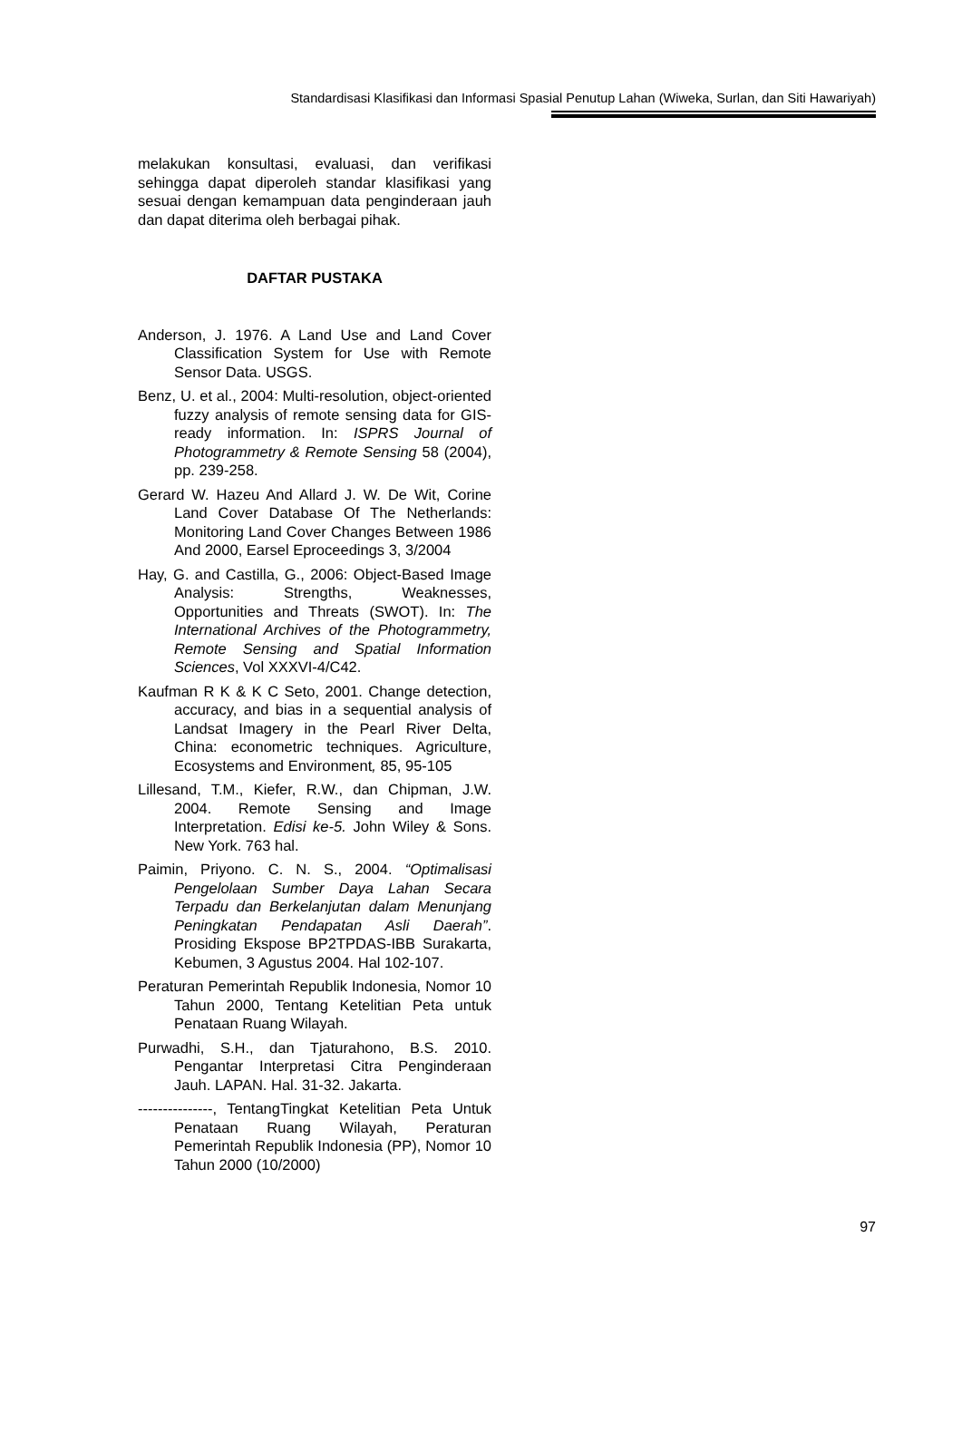Standardisasi Klasifikasi dan Informasi Spasial Penutup Lahan (Wiweka, Surlan, dan Siti Hawariyah)
melakukan konsultasi, evaluasi, dan verifikasi sehingga dapat diperoleh standar klasifikasi yang sesuai dengan kemampuan data penginderaan jauh dan dapat diterima oleh berbagai pihak.
DAFTAR PUSTAKA
Anderson, J. 1976. A Land Use and Land Cover Classification System for Use with Remote Sensor Data. USGS.
Benz, U. et al., 2004: Multi-resolution, object-oriented fuzzy analysis of remote sensing data for GIS-ready information. In: ISPRS Journal of Photogrammetry & Remote Sensing 58 (2004), pp. 239-258.
Gerard W. Hazeu And Allard J. W. De Wit, Corine Land Cover Database Of The Netherlands: Monitoring Land Cover Changes Between 1986 And 2000, Earsel Eproceedings 3, 3/2004
Hay, G. and Castilla, G., 2006: Object-Based Image Analysis: Strengths, Weaknesses, Opportunities and Threats (SWOT). In: The International Archives of the Photogrammetry, Remote Sensing and Spatial Information Sciences, Vol XXXVI-4/C42.
Kaufman R K & K C Seto, 2001. Change detection, accuracy, and bias in a sequential analysis of Landsat Imagery in the Pearl River Delta, China: econometric techniques. Agriculture, Ecosystems and Environment, 85, 95-105
Lillesand, T.M., Kiefer, R.W., dan Chipman, J.W. 2004. Remote Sensing and Image Interpretation. Edisi ke-5. John Wiley & Sons. New York. 763 hal.
Paimin, Priyono. C. N. S., 2004. “Optimalisasi Pengelolaan Sumber Daya Lahan Secara Terpadu dan Berkelanjutan dalam Menunjang Peningkatan Pendapatan Asli Daerah”. Prosiding Ekspose BP2TPDAS-IBB Surakarta, Kebumen, 3 Agustus 2004. Hal 102-107.
Peraturan Pemerintah Republik Indonesia, Nomor 10 Tahun 2000, Tentang Ketelitian Peta untuk Penataan Ruang Wilayah.
Purwadhi, S.H., dan Tjaturahono, B.S. 2010. Pengantar Interpretasi Citra Penginderaan Jauh. LAPAN. Hal. 31-32. Jakarta.
---------------, TentangTingkat Ketelitian Peta Untuk Penataan Ruang Wilayah, Peraturan Pemerintah Republik Indonesia (PP), Nomor 10 Tahun 2000 (10/2000)
97